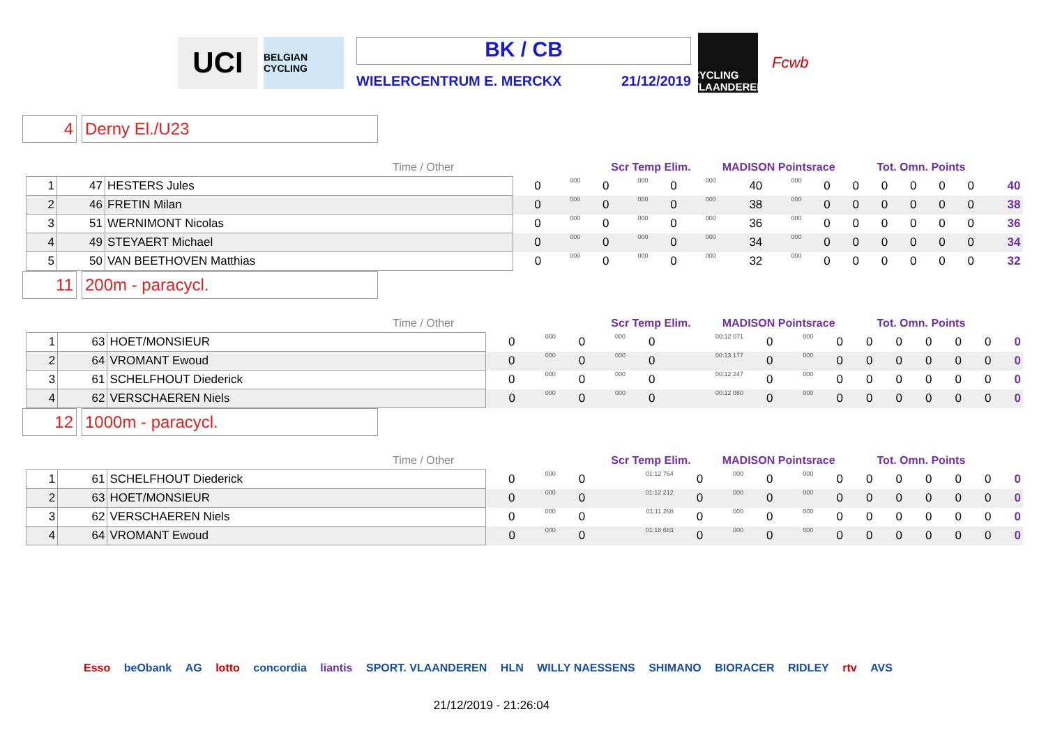UCI
BELGIAN CYCLING
BK / CB
WIELERCENTRUM E. MERCKX 21/12/2019
CYCLING VLAANDEREN
Fcwb
4 Derny El./U23
Time / Other Scr Temp Elim. MADISON Pointsrace Tot. Omn. Points
| 1 | 47 | HESTERS Jules | 0 | 000 | 0 | 000 | 0 | 000 | 40 | 000 | 0 | 0 | 0 | 0 | 0 | 0 | 40 |
| 2 | 46 | FRETIN Milan | 0 | 000 | 0 | 000 | 0 | 000 | 38 | 000 | 0 | 0 | 0 | 0 | 0 | 0 | 38 |
| 3 | 51 | WERNIMONT Nicolas | 0 | 000 | 0 | 000 | 0 | 000 | 36 | 000 | 0 | 0 | 0 | 0 | 0 | 0 | 36 |
| 4 | 49 | STEYAERT Michael | 0 | 000 | 0 | 000 | 0 | 000 | 34 | 000 | 0 | 0 | 0 | 0 | 0 | 0 | 34 |
| 5 | 50 | VAN BEETHOVEN Matthias | 0 | 000 | 0 | 000 | 0 | 000 | 32 | 000 | 0 | 0 | 0 | 0 | 0 | 0 | 32 |
11 200m - paracycl.
Time / Other Scr Temp Elim. MADISON Pointsrace Tot. Omn. Points
| 1 | 63 | HOET/MONSIEUR | 0 | 000 | 0 | 000 | 0 | 00:12 071 | 0 | 000 | 0 | 0 | 0 | 0 | 0 | 0 | 0 |
| 2 | 64 | VROMANT Ewoud | 0 | 000 | 0 | 000 | 0 | 00:13 177 | 0 | 000 | 0 | 0 | 0 | 0 | 0 | 0 | 0 |
| 3 | 61 | SCHELFHOUT Diederick | 0 | 000 | 0 | 000 | 0 | 00:12 247 | 0 | 000 | 0 | 0 | 0 | 0 | 0 | 0 | 0 |
| 4 | 62 | VERSCHAEREN Niels | 0 | 000 | 0 | 000 | 0 | 00:12 080 | 0 | 000 | 0 | 0 | 0 | 0 | 0 | 0 | 0 |
12 1000m - paracycl.
Time / Other Scr Temp Elim. MADISON Pointsrace Tot. Omn. Points
| 1 | 61 | SCHELFHOUT Diederick | 0 | 000 | 0 | 01:12 764 | 0 | 000 | 0 | 000 | 0 | 0 | 0 | 0 | 0 | 0 | 0 |
| 2 | 63 | HOET/MONSIEUR | 0 | 000 | 0 | 01:12 212 | 0 | 000 | 0 | 000 | 0 | 0 | 0 | 0 | 0 | 0 | 0 |
| 3 | 62 | VERSCHAEREN Niels | 0 | 000 | 0 | 01:11 268 | 0 | 000 | 0 | 000 | 0 | 0 | 0 | 0 | 0 | 0 | 0 |
| 4 | 64 | VROMANT Ewoud | 0 | 000 | 0 | 01:18 683 | 0 | 000 | 0 | 000 | 0 | 0 | 0 | 0 | 0 | 0 | 0 |
Esso beObank AG lotto concordia liantis SPORT. VLAANDEREN HLN WILLY NAESSENS SHIMANO BIORACER RIDLEY rtv AVS
21/12/2019 - 21:26:04